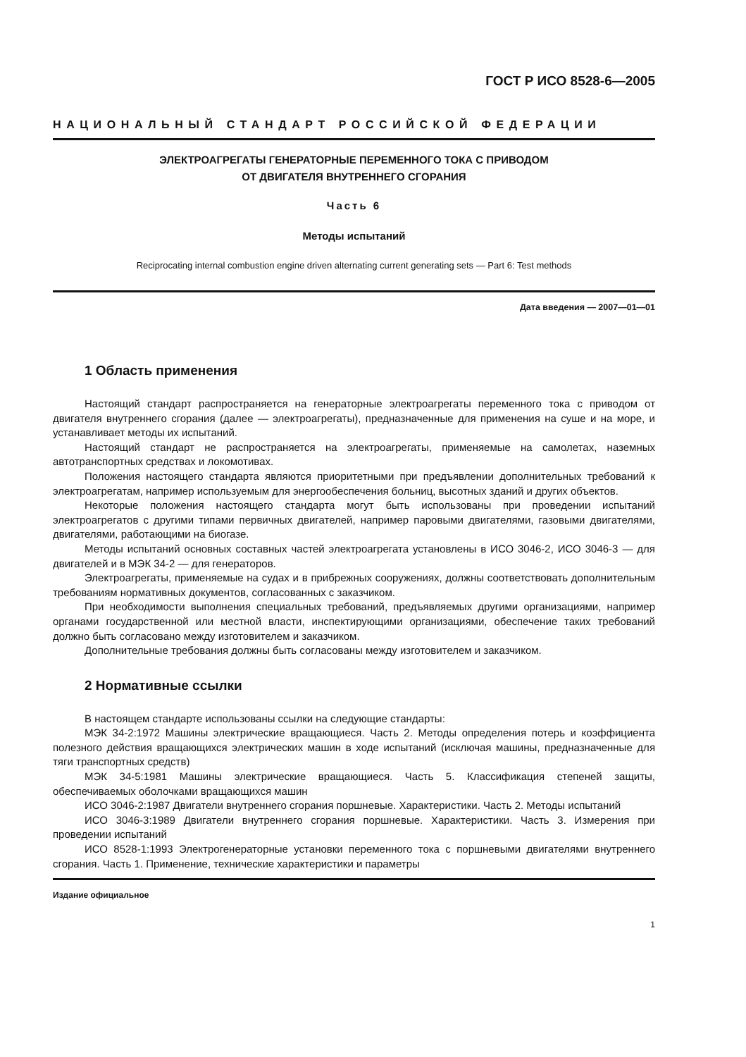ГОСТ Р ИСО 8528-6—2005
НАЦИОНАЛЬНЫЙ СТАНДАРТ РОССИЙСКОЙ ФЕДЕРАЦИИ
ЭЛЕКТРОАГРЕГАТЫ ГЕНЕРАТОРНЫЕ ПЕРЕМЕННОГО ТОКА С ПРИВОДОМ
ОТ ДВИГАТЕЛЯ ВНУТРЕННЕГО СГОРАНИЯ
Часть 6
Методы испытаний
Reciprocating internal combustion engine driven alternating current generating sets — Part 6: Test methods
Дата введения — 2007—01—01
1 Область применения
Настоящий стандарт распространяется на генераторные электроагрегаты переменного тока с приводом от двигателя внутреннего сгорания (далее — электроагрегаты), предназначенные для применения на суше и на море, и устанавливает методы их испытаний.
Настоящий стандарт не распространяется на электроагрегаты, применяемые на самолетах, наземных автотранспортных средствах и локомотивах.
Положения настоящего стандарта являются приоритетными при предъявлении дополнительных требований к электроагрегатам, например используемым для энергообеспечения больниц, высотных зданий и других объектов.
Некоторые положения настоящего стандарта могут быть использованы при проведении испытаний электроагрегатов с другими типами первичных двигателей, например паровыми двигателями, газовыми двигателями, двигателями, работающими на биогазе.
Методы испытаний основных составных частей электроагрегата установлены в ИСО 3046-2, ИСО 3046-3 — для двигателей и в МЭК 34-2 — для генераторов.
Электроагрегаты, применяемые на судах и в прибрежных сооружениях, должны соответствовать дополнительным требованиям нормативных документов, согласованных с заказчиком.
При необходимости выполнения специальных требований, предъявляемых другими организациями, например органами государственной или местной власти, инспектирующими организациями, обеспечение таких требований должно быть согласовано между изготовителем и заказчиком.
Дополнительные требования должны быть согласованы между изготовителем и заказчиком.
2 Нормативные ссылки
В настоящем стандарте использованы ссылки на следующие стандарты:
МЭК 34-2:1972 Машины электрические вращающиеся. Часть 2. Методы определения потерь и коэффициента полезного действия вращающихся электрических машин в ходе испытаний (исключая машины, предназначенные для тяги транспортных средств)
МЭК 34-5:1981 Машины электрические вращающиеся. Часть 5. Классификация степеней защиты, обеспечиваемых оболочками вращающихся машин
ИСО 3046-2:1987 Двигатели внутреннего сгорания поршневые. Характеристики. Часть 2. Методы испытаний
ИСО 3046-3:1989 Двигатели внутреннего сгорания поршневые. Характеристики. Часть 3. Измерения при проведении испытаний
ИСО 8528-1:1993 Электрогенераторные установки переменного тока с поршневыми двигателями внутреннего сгорания. Часть 1. Применение, технические характеристики и параметры
Издание официальное
1